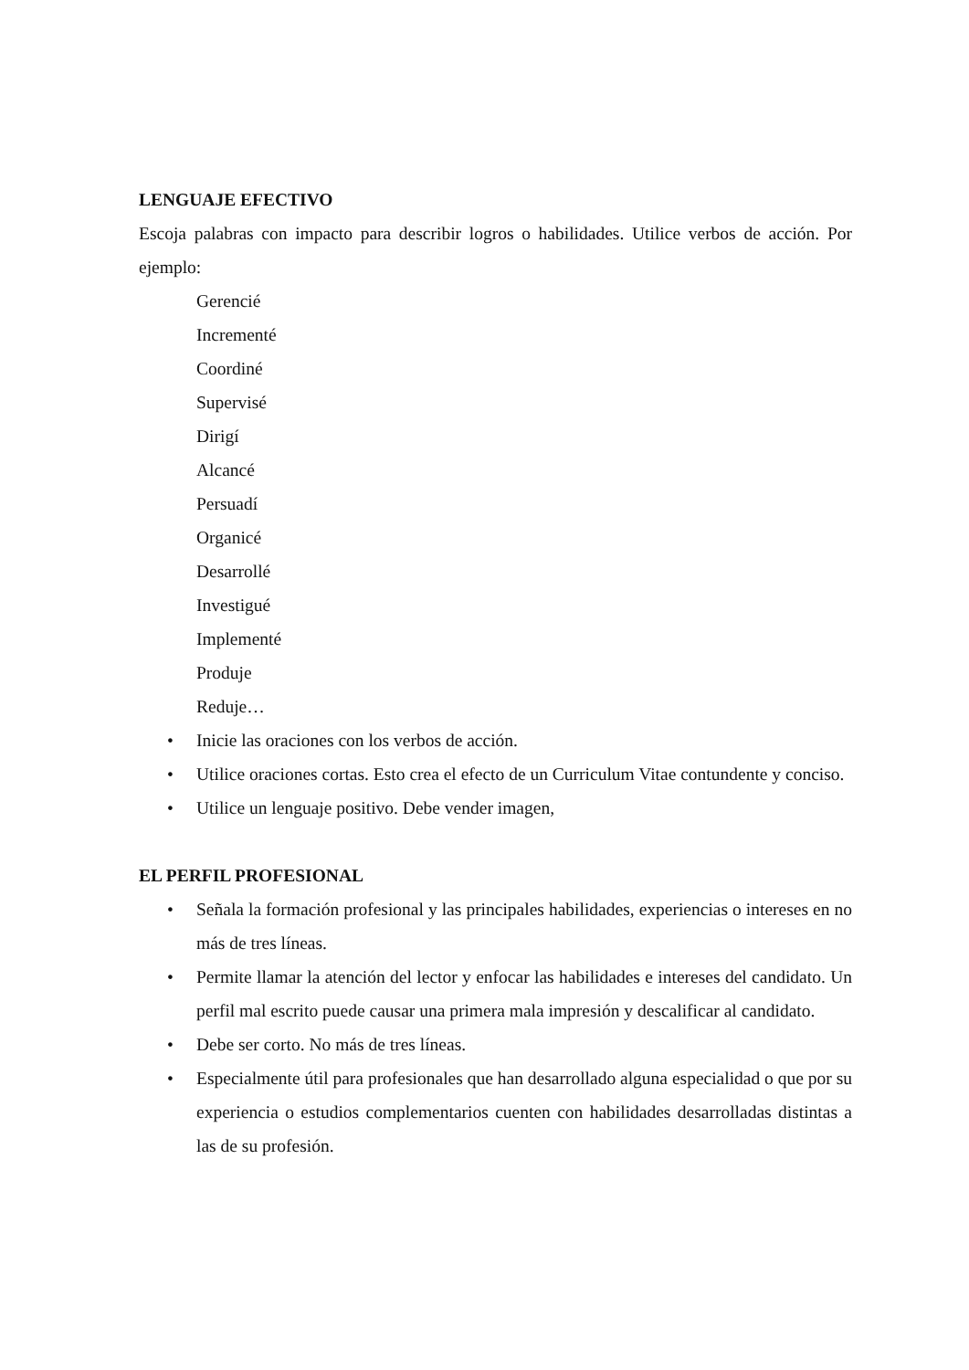LENGUAJE EFECTIVO
Escoja palabras con impacto para describir logros o habilidades. Utilice verbos de acción. Por ejemplo:
Gerencié
Incrementé
Coordiné
Supervisé
Dirigí
Alcancé
Persuadí
Organicé
Desarrollé
Investigué
Implementé
Produje
Reduje…
• Inicie las oraciones con los verbos de acción.
• Utilice oraciones cortas. Esto crea el efecto de un Curriculum Vitae contundente y conciso.
• Utilice un lenguaje positivo. Debe vender imagen,
EL PERFIL PROFESIONAL
• Señala la formación profesional y las principales habilidades, experiencias o intereses en no más de tres líneas.
• Permite llamar la atención del lector y enfocar las habilidades e intereses del candidato. Un perfil mal escrito puede causar una primera mala impresión y descalificar al candidato.
• Debe ser corto. No más de tres líneas.
• Especialmente útil para profesionales que han desarrollado alguna especialidad o que por su experiencia o estudios complementarios cuenten con habilidades desarrolladas distintas a las de su profesión.